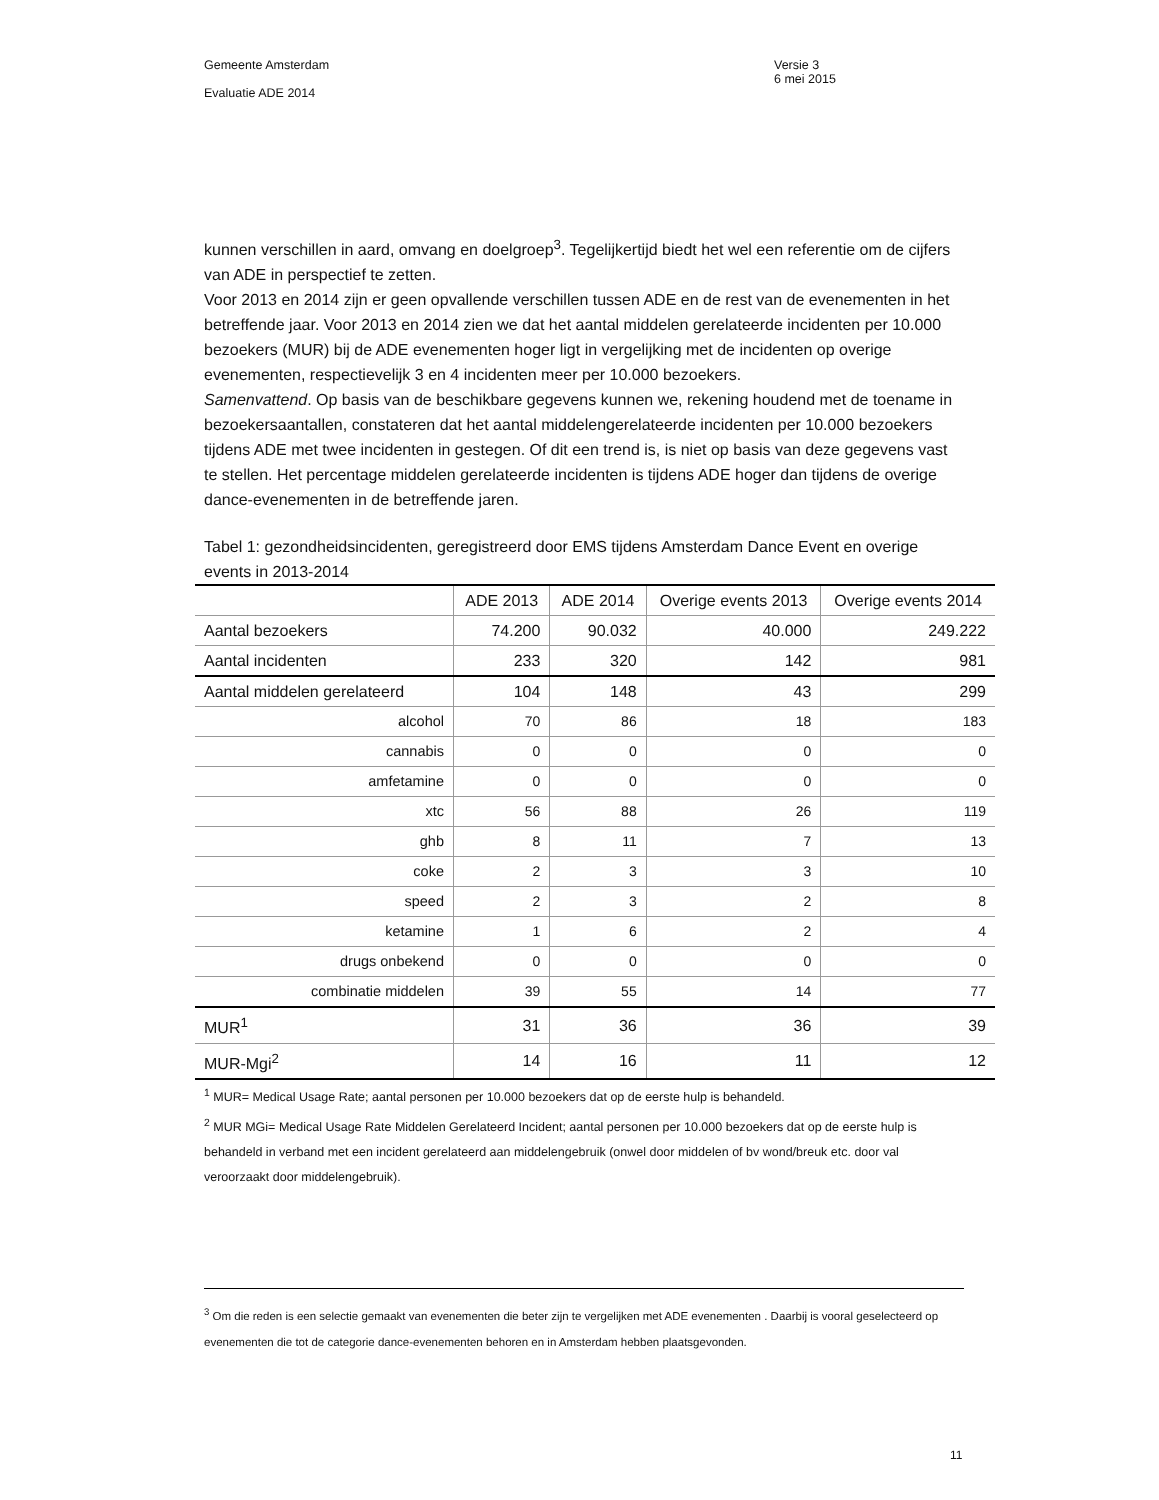Gemeente Amsterdam
Versie 3
6 mei 2015
Evaluatie ADE 2014
kunnen verschillen in aard, omvang en doelgroep<sup>3</sup>. Tegelijkertijd biedt het wel een referentie om de cijfers van ADE in perspectief te zetten.
Voor 2013 en 2014 zijn er geen opvallende verschillen tussen ADE en de rest van de evenementen in het betreffende jaar. Voor 2013 en 2014 zien we dat het aantal middelen gerelateerde incidenten per 10.000 bezoekers (MUR) bij de ADE evenementen hoger ligt in vergelijking met de incidenten op overige evenementen, respectievelijk 3 en 4 incidenten meer per 10.000 bezoekers.
Samenvattend. Op basis van de beschikbare gegevens kunnen we, rekening houdend met de toename in bezoekersaantallen, constateren dat het aantal middelengerelateerde incidenten per 10.000 bezoekers tijdens ADE met twee incidenten in gestegen. Of dit een trend is, is niet op basis van deze gegevens vast te stellen. Het percentage middelen gerelateerde incidenten is tijdens ADE hoger dan tijdens de overige dance-evenementen in de betreffende jaren.
Tabel 1: gezondheidsincidenten, geregistreerd door EMS tijdens Amsterdam Dance Event en overige events in 2013-2014
| | ADE 2013 | ADE 2014 | Overige events 2013 | Overige events 2014 |
| --- | --- | --- | --- | --- |
| Aantal bezoekers | 74.200 | 90.032 | 40.000 | 249.222 |
| Aantal incidenten | 233 | 320 | 142 | 981 |
| Aantal middelen gerelateerd | 104 | 148 | 43 | 299 |
| alcohol | 70 | 86 | 18 | 183 |
| cannabis | 0 | 0 | 0 | 0 |
| amfetamine | 0 | 0 | 0 | 0 |
| xtc | 56 | 88 | 26 | 119 |
| ghb | 8 | 11 | 7 | 13 |
| coke | 2 | 3 | 3 | 10 |
| speed | 2 | 3 | 2 | 8 |
| ketamine | 1 | 6 | 2 | 4 |
| drugs onbekend | 0 | 0 | 0 | 0 |
| combinatie middelen | 39 | 55 | 14 | 77 |
| MUR<sup>1</sup> | 31 | 36 | 36 | 39 |
| MUR-Mgi<sup>2</sup> | 14 | 16 | 11 | 12 |
<sup>1</sup> MUR= Medical Usage Rate; aantal personen per 10.000 bezoekers dat op de eerste hulp is behandeld.
<sup>2</sup> MUR MGi= Medical Usage Rate Middelen Gerelateerd Incident; aantal personen per 10.000 bezoekers dat op de eerste hulp is behandeld in verband met een incident gerelateerd aan middelengebruik (onwel door middelen of bv wond/breuk etc. door val veroorzaakt door middelengebruik).
<sup>3</sup> Om die reden is een selectie gemaakt van evenementen die beter zijn te vergelijken met ADE evenementen . Daarbij is vooral geselecteerd op evenementen die tot de categorie dance-evenementen behoren en in Amsterdam hebben plaatsgevonden.
11